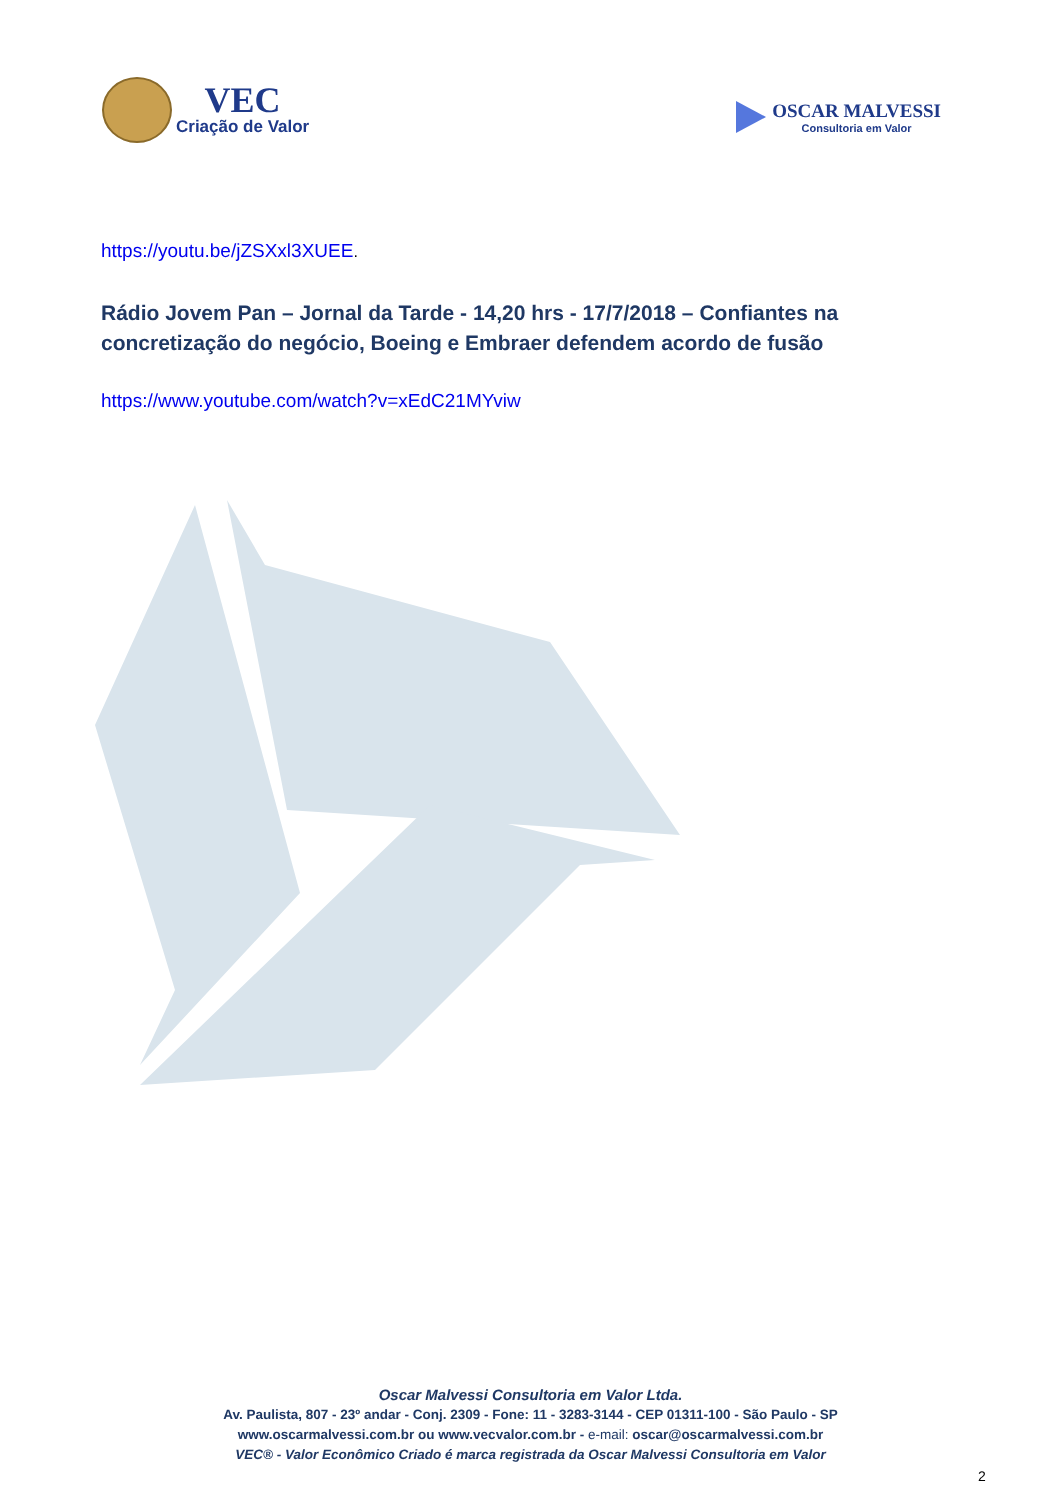VEC
Criação de Valor
OSCAR MALVESSI
Consultoria em Valor
https://youtu.be/jZSXxl3XUEE.
Rádio Jovem Pan – Jornal da Tarde - 14,20 hrs - 17/7/2018 – Confiantes na concretização do negócio, Boeing e Embraer defendem acordo de fusão
https://www.youtube.com/watch?v=xEdC21MYviw
Oscar Malvessi Consultoria em Valor Ltda.
Av. Paulista, 807 - 23º andar - Conj. 2309 - Fone: 11 - 3283-3144 - CEP 01311-100 - São Paulo - SP
www.oscarmalvessi.com.br ou www.vecvalor.com.br - e-mail: oscar@oscarmalvessi.com.br
VEC® - Valor Econômico Criado é marca registrada da Oscar Malvessi Consultoria em Valor
2